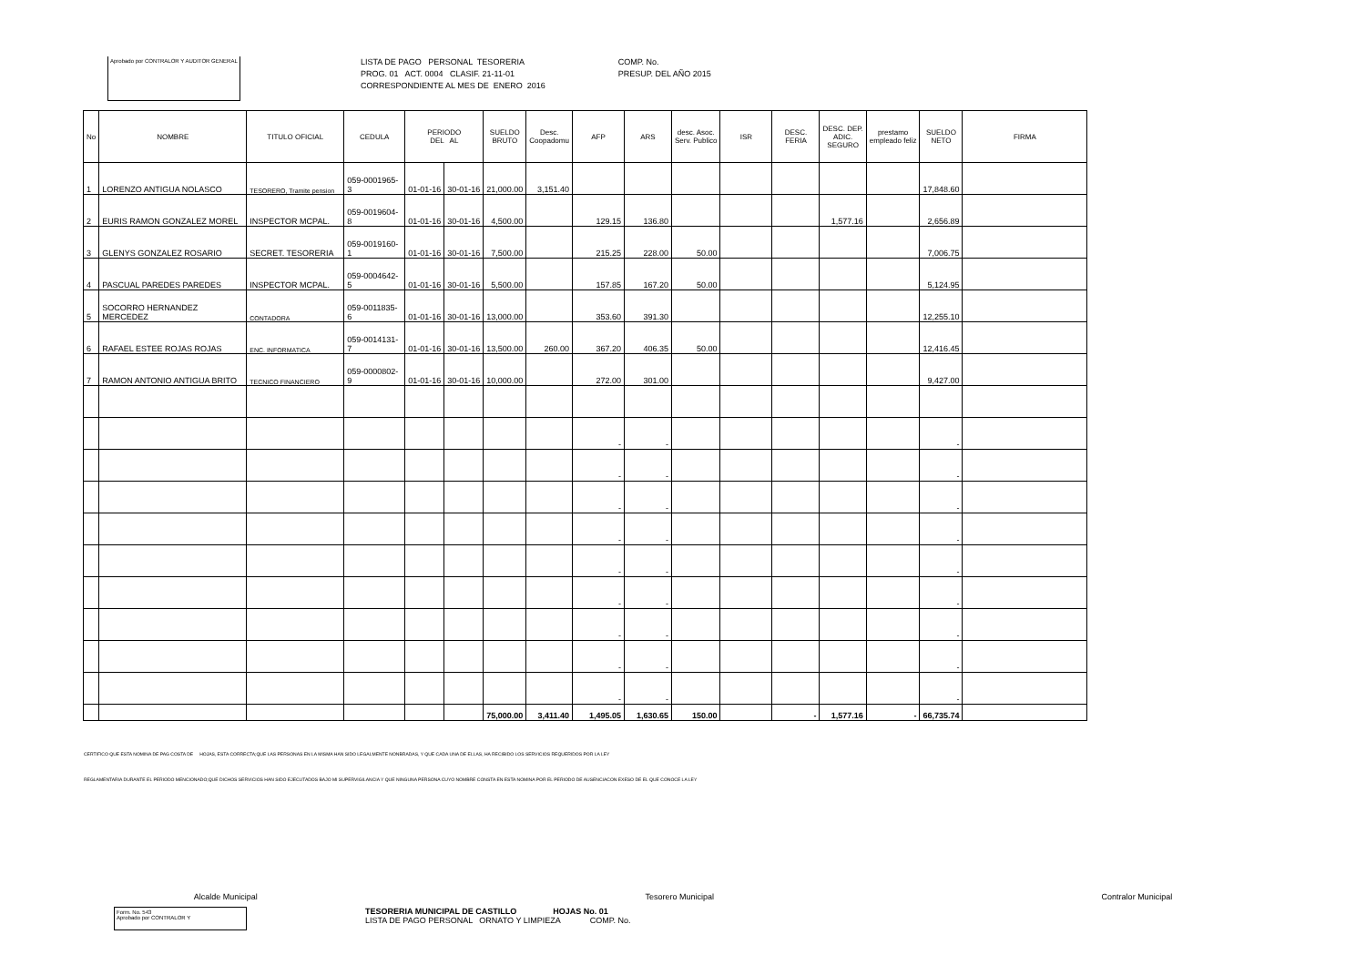Aprobado por CONTRALOR Y AUDITOR GENERAL
LISTA DE PAGO PERSONAL TESORERIA
PROG. 01 ACT. 0004 CLASIF. 21-11-01
CORRESPONDIENTE AL MES DE ENERO 2016
COMP. No.
PRESUP. DEL AÑO 2015
| No | NOMBRE | TITULO OFICIAL | CEDULA | PERIODO DEL AL | | SUELDO BRUTO | Desc. Coopadomu | AFP | ARS | desc. Asoc. Serv. Publico | ISR | DESC. FERIA | DESC. DEP. ADIC. SEGURO | prestamo empleado feliz | SUELDO NETO | FIRMA |
| --- | --- | --- | --- | --- | --- | --- | --- | --- | --- | --- | --- | --- | --- | --- | --- | --- |
| 1 | LORENZO ANTIGUA NOLASCO | TESORERO, Tramite pension | 059-0001965-3 | 01-01-16 | 30-01-16 | 21,000.00 | 3,151.40 | | | | | | | | 17,848.60 | |
| 2 | EURIS RAMON GONZALEZ MOREL | INSPECTOR MCPAL. | 059-0019604-8 | 01-01-16 | 30-01-16 | 4,500.00 | | 129.15 | 136.80 | | | | 1,577.16 | | 2,656.89 | |
| 3 | GLENYS GONZALEZ ROSARIO | SECRET. TESORERIA | 059-0019160-1 | 01-01-16 | 30-01-16 | 7,500.00 | | 215.25 | 228.00 | 50.00 | | | | | 7,006.75 | |
| 4 | PASCUAL PAREDES PAREDES | INSPECTOR MCPAL. | 059-0004642-5 | 01-01-16 | 30-01-16 | 5,500.00 | | 157.85 | 167.20 | 50.00 | | | | | 5,124.95 | |
| 5 | SOCORRO HERNANDEZ MERCEDEZ | CONTADORA | 059-0011835-6 | 01-01-16 | 30-01-16 | 13,000.00 | | 353.60 | 391.30 | | | | | | 12,255.10 | |
| 6 | RAFAEL ESTEE ROJAS ROJAS | ENC. INFORMATICA | 059-0014131-7 | 01-01-16 | 30-01-16 | 13,500.00 | 260.00 | 367.20 | 406.35 | 50.00 | | | | | 12,416.45 | |
| 7 | RAMON ANTONIO ANTIGUA BRITO | TECNICO FINANCIERO | 059-0000802-9 | 01-01-16 | 30-01-16 | 10,000.00 | | 272.00 | 301.00 | | | | | | 9,427.00 | |
| | | | | | | | | - | - | | | | | | - | |
| | | | | | | | | - | - | | | | | | - | |
| | | | | | | | | - | - | | | | | | - | |
| | | | | | | | | - | - | | | | | | - | |
| | | | | | | | | - | - | | | | | | - | |
| | | | | | | | | - | - | | | | | | - | |
| | | | | | | | | - | - | | | | | | - | |
| | | | | | | | | - | - | | | | | | - | |
| | | | | | | | | - | - | | | | | | - | |
| | | | | | | 75,000.00 | 3,411.40 | 1,495.05 | 1,630.65 | 150.00 | | - | 1,577.16 | - | 66,735.74 | |
CERTIFICO QUE ESTA NOMINA DE PAG COSTA DE HOJAS, ESTA CORRECTA;QUE LAS PERSONAS EN LA MISMA HAN SIDO LEGALMENTE NONBRADAS, Y QUE CADA UNA DE ELLAS, HA RECIBIDO LOS SERVICIOS REQUERIDOS POR LA LEY
REGLAMENTARIA DURANTE EL PERIODO MENCIONADO;QUE DICHOS SERVICIOS HAN SIDO EJECUTADOS BAJO MI SUPERVIGILANCIA Y QUE NINGUNA PERSONA CUYO NOMBRE CONSTA EN ESTA NOMINA POR EL PERIODO DE AUSENCIACON EXESO DE EL QUE CONOCE LA LEY
Alcalde Municipal Tesorero Municipal Contralor Municipal
Form. No. 543
Aprobado por CONTRALOR Y
TESORERIA MUNICIPAL DE CASTILLO HOJAS No. 01
LISTA DE PAGO PERSONAL ORNATO Y LIMPIEZA COMP. No.